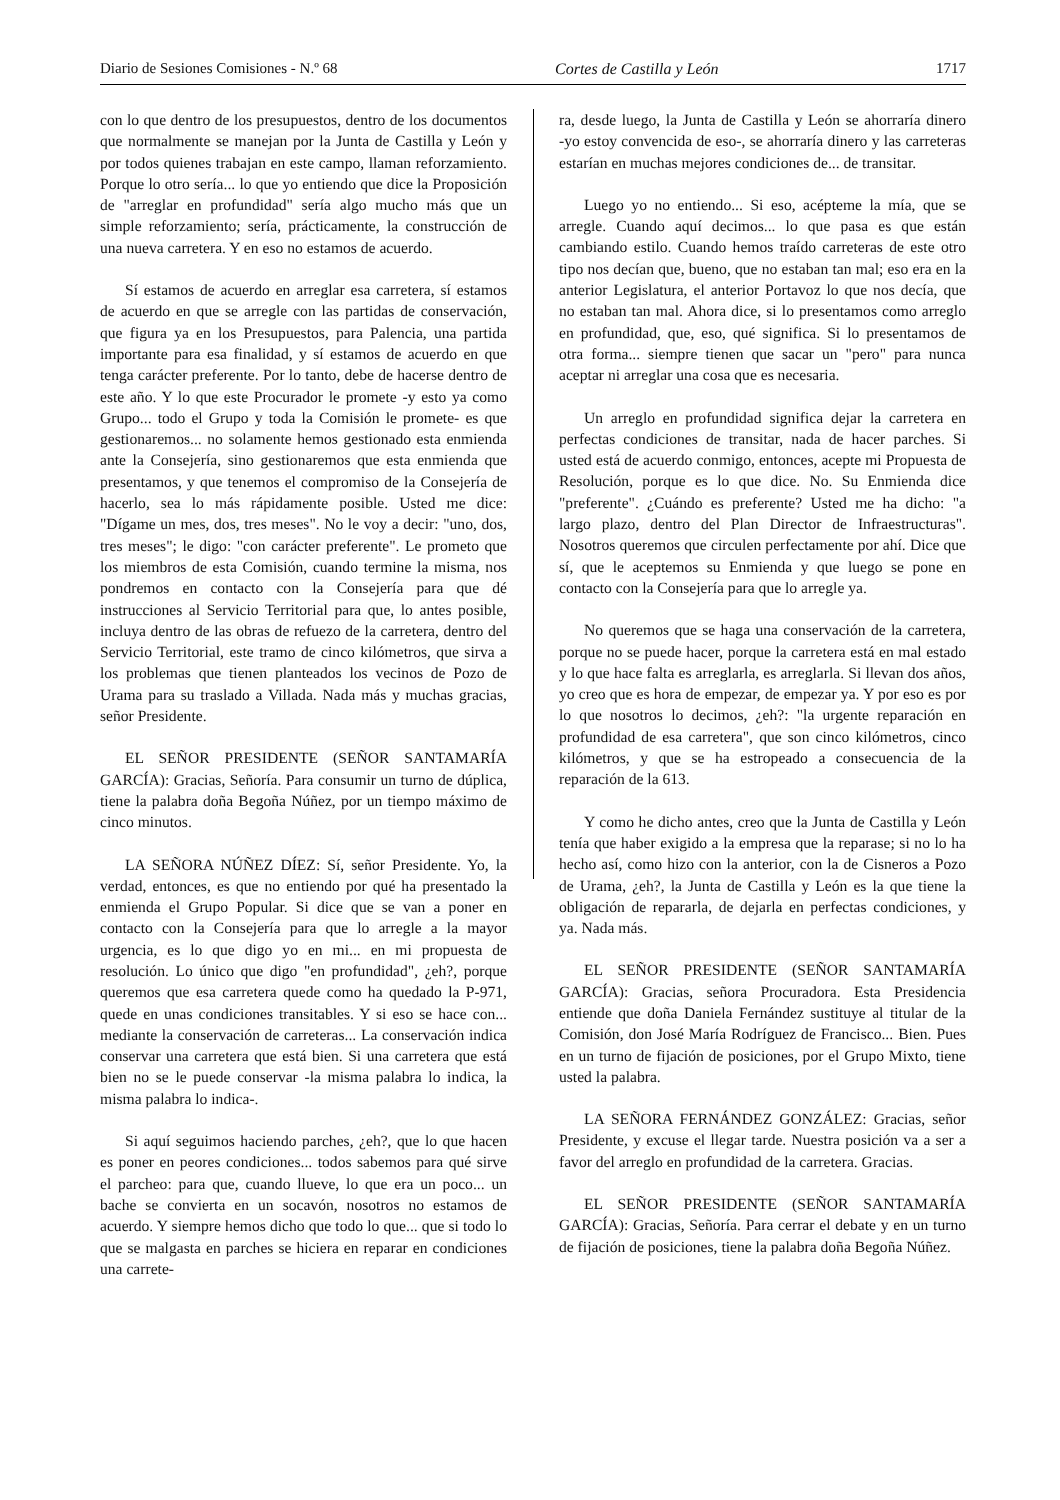Diario de Sesiones Comisiones - N.º 68 Cortes de Castilla y León 1717
con lo que dentro de los presupuestos, dentro de los documentos que normalmente se manejan por la Junta de Castilla y León y por todos quienes trabajan en este campo, llaman reforzamiento. Porque lo otro sería... lo que yo entiendo que dice la Proposición de "arreglar en profundidad" sería algo mucho más que un simple reforzamiento; sería, prácticamente, la construcción de una nueva carretera. Y en eso no estamos de acuerdo.
Sí estamos de acuerdo en arreglar esa carretera, sí estamos de acuerdo en que se arregle con las partidas de conservación, que figura ya en los Presupuestos, para Palencia, una partida importante para esa finalidad, y sí estamos de acuerdo en que tenga carácter preferente. Por lo tanto, debe de hacerse dentro de este año. Y lo que este Procurador le promete ‑y esto ya como Grupo... todo el Grupo y toda la Comisión le promete‑ es que gestionaremos... no solamente hemos gestionado esta enmienda ante la Consejería, sino gestionaremos que esta enmienda que presentamos, y que tenemos el compromiso de la Consejería de hacerlo, sea lo más rápidamente posible. Usted me dice: "Dígame un mes, dos, tres meses". No le voy a decir: "uno, dos, tres meses"; le digo: "con carácter preferente". Le prometo que los miembros de esta Comisión, cuando termine la misma, nos pondremos en contacto con la Consejería para que dé instrucciones al Servicio Territorial para que, lo antes posible, incluya dentro de las obras de refuezo de la carretera, dentro del Servicio Territorial, este tramo de cinco kilómetros, que sirva a los problemas que tienen planteados los vecinos de Pozo de Urama para su traslado a Villada. Nada más y muchas gracias, señor Presidente.
EL SEÑOR PRESIDENTE (SEÑOR SANTAMARÍA GARCÍA): Gracias, Señoría. Para consumir un turno de dúplica, tiene la palabra doña Begoña Núñez, por un tiempo máximo de cinco minutos.
LA SEÑORA NÚÑEZ DÍEZ: Sí, señor Presidente. Yo, la verdad, entonces, es que no entiendo por qué ha presentado la enmienda el Grupo Popular. Si dice que se van a poner en contacto con la Consejería para que lo arregle a la mayor urgencia, es lo que digo yo en mi... en mi propuesta de resolución. Lo único que digo "en profundidad", ¿eh?, porque queremos que esa carretera quede como ha quedado la P‑971, quede en unas condiciones transitables. Y si eso se hace con... mediante la conservación de carreteras... La conservación indica conservar una carretera que está bien. Si una carretera que está bien no se le puede conservar ‑la misma palabra lo indica, la misma palabra lo indica‑.
Si aquí seguimos haciendo parches, ¿eh?, que lo que hacen es poner en peores condiciones... todos sabemos para qué sirve el parcheo: para que, cuando llueve, lo que era un poco... un bache se convierta en un socavón, nosotros no estamos de acuerdo. Y siempre hemos dicho que todo lo que... que si todo lo que se malgasta en parches se hiciera en reparar en condiciones una carrete-
ra, desde luego, la Junta de Castilla y León se ahorraría dinero ‑yo estoy convencida de eso‑, se ahorraría dinero y las carreteras estarían en muchas mejores condiciones de... de transitar.
Luego yo no entiendo... Si eso, acépteme la mía, que se arregle. Cuando aquí decimos... lo que pasa es que están cambiando estilo. Cuando hemos traído carreteras de este otro tipo nos decían que, bueno, que no estaban tan mal; eso era en la anterior Legislatura, el anterior Portavoz lo que nos decía, que no estaban tan mal. Ahora dice, si lo presentamos como arreglo en profundidad, que, eso, qué significa. Si lo presentamos de otra forma... siempre tienen que sacar un "pero" para nunca aceptar ni arreglar una cosa que es necesaria.
Un arreglo en profundidad significa dejar la carretera en perfectas condiciones de transitar, nada de hacer parches. Si usted está de acuerdo conmigo, entonces, acepte mi Propuesta de Resolución, porque es lo que dice. No. Su Enmienda dice "preferente". ¿Cuándo es preferente? Usted me ha dicho: "a largo plazo, dentro del Plan Director de Infraestructuras". Nosotros queremos que circulen perfectamente por ahí. Dice que sí, que le aceptemos su Enmienda y que luego se pone en contacto con la Consejería para que lo arregle ya.
No queremos que se haga una conservación de la carretera, porque no se puede hacer, porque la carretera está en mal estado y lo que hace falta es arreglarla, es arreglarla. Si llevan dos años, yo creo que es hora de empezar, de empezar ya. Y por eso es por lo que nosotros lo decimos, ¿eh?: "la urgente reparación en profundidad de esa carretera", que son cinco kilómetros, cinco kilómetros, y que se ha estropeado a consecuencia de la reparación de la 613.
Y como he dicho antes, creo que la Junta de Castilla y León tenía que haber exigido a la empresa que la reparase; si no lo ha hecho así, como hizo con la anterior, con la de Cisneros a Pozo de Urama, ¿eh?, la Junta de Castilla y León es la que tiene la obligación de repararla, de dejarla en perfectas condiciones, y ya. Nada más.
EL SEÑOR PRESIDENTE (SEÑOR SANTAMARÍA GARCÍA): Gracias, señora Procuradora. Esta Presidencia entiende que doña Daniela Fernández sustituye al titular de la Comisión, don José María Rodríguez de Francisco... Bien. Pues en un turno de fijación de posiciones, por el Grupo Mixto, tiene usted la palabra.
LA SEÑORA FERNÁNDEZ GONZÁLEZ: Gracias, señor Presidente, y excuse el llegar tarde. Nuestra posición va a ser a favor del arreglo en profundidad de la carretera. Gracias.
EL SEÑOR PRESIDENTE (SEÑOR SANTAMARÍA GARCÍA): Gracias, Señoría. Para cerrar el debate y en un turno de fijación de posiciones, tiene la palabra doña Begoña Núñez.